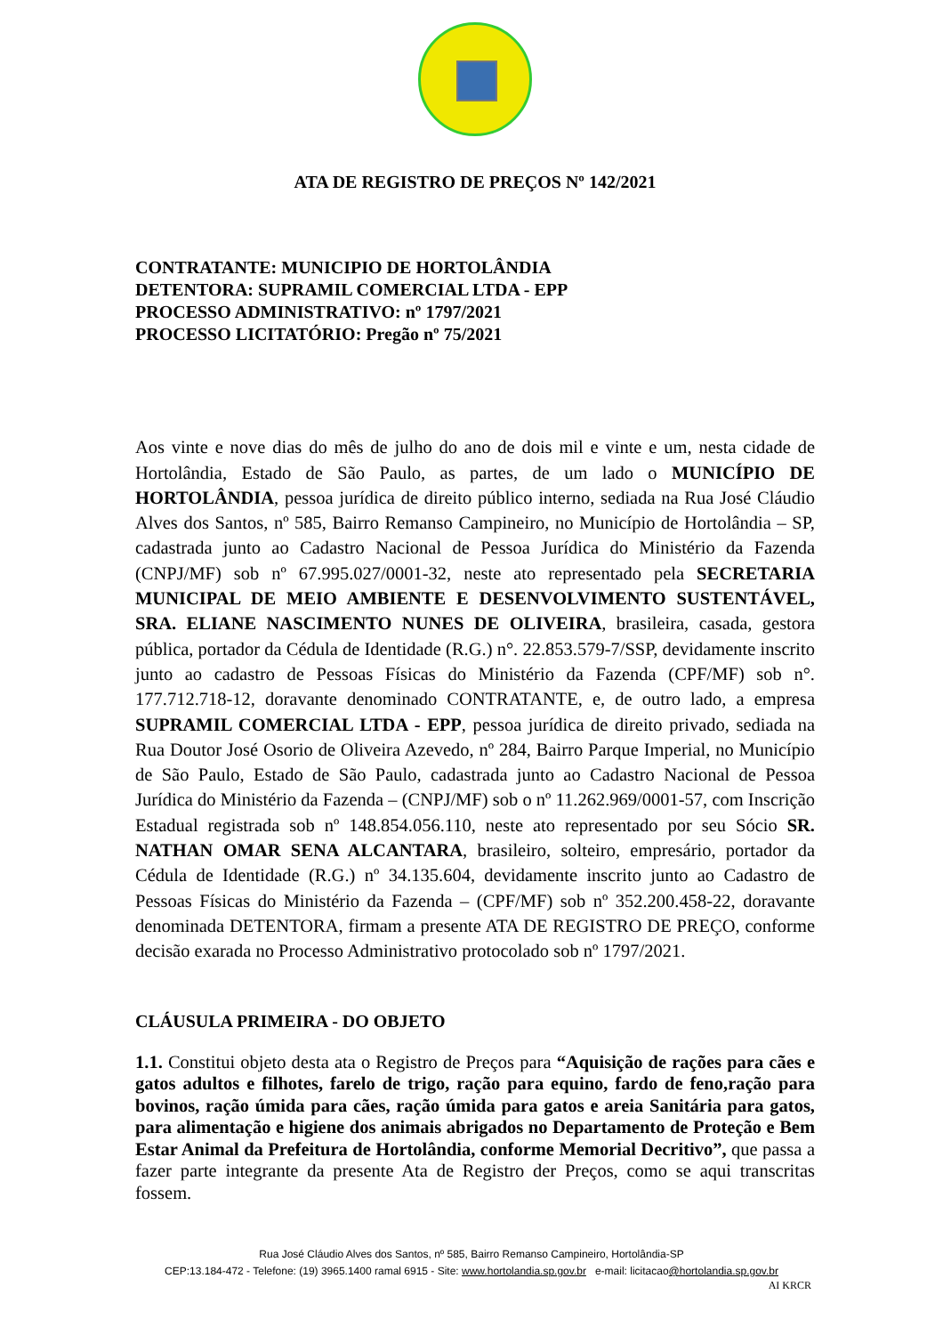ATA DE REGISTRO DE PREÇOS Nº 142/2021
CONTRATANTE: MUNICIPIO DE HORTOLÂNDIA
DETENTORA: SUPRAMIL COMERCIAL LTDA - EPP
PROCESSO ADMINISTRATIVO: nº 1797/2021
PROCESSO LICITATÓRIO: Pregão nº 75/2021
Aos vinte e nove dias do mês de julho do ano de dois mil e vinte e um, nesta cidade de Hortolândia, Estado de São Paulo, as partes, de um lado o MUNICÍPIO DE HORTOLÂNDIA, pessoa jurídica de direito público interno, sediada na Rua José Cláudio Alves dos Santos, nº 585, Bairro Remanso Campineiro, no Município de Hortolândia – SP, cadastrada junto ao Cadastro Nacional de Pessoa Jurídica do Ministério da Fazenda (CNPJ/MF) sob nº 67.995.027/0001-32, neste ato representado pela SECRETARIA MUNICIPAL DE MEIO AMBIENTE E DESENVOLVIMENTO SUSTENTÁVEL, SRA. ELIANE NASCIMENTO NUNES DE OLIVEIRA, brasileira, casada, gestora pública, portador da Cédula de Identidade (R.G.) n°. 22.853.579-7/SSP, devidamente inscrito junto ao cadastro de Pessoas Físicas do Ministério da Fazenda (CPF/MF) sob n°. 177.712.718-12, doravante denominado CONTRATANTE, e, de outro lado, a empresa SUPRAMIL COMERCIAL LTDA - EPP, pessoa jurídica de direito privado, sediada na Rua Doutor José Osorio de Oliveira Azevedo, nº 284, Bairro Parque Imperial, no Município de São Paulo, Estado de São Paulo, cadastrada junto ao Cadastro Nacional de Pessoa Jurídica do Ministério da Fazenda – (CNPJ/MF) sob o nº 11.262.969/0001-57, com Inscrição Estadual registrada sob nº 148.854.056.110, neste ato representado por seu Sócio SR. NATHAN OMAR SENA ALCANTARA, brasileiro, solteiro, empresário, portador da Cédula de Identidade (R.G.) nº 34.135.604, devidamente inscrito junto ao Cadastro de Pessoas Físicas do Ministério da Fazenda – (CPF/MF) sob nº 352.200.458-22, doravante denominada DETENTORA, firmam a presente ATA DE REGISTRO DE PREÇO, conforme decisão exarada no Processo Administrativo protocolado sob nº 1797/2021.
CLÁUSULA PRIMEIRA - DO OBJETO
1.1. Constitui objeto desta ata o Registro de Preços para “Aquisição de rações para cães e gatos adultos e filhotes, farelo de trigo, ração para equino, fardo de feno,ração para bovinos, ração úmida para cães, ração úmida para gatos e areia Sanitária para gatos, para alimentação e higiene dos animais abrigados no Departamento de Proteção e Bem Estar Animal da Prefeitura de Hortolândia, conforme Memorial Decritivo”, que passa a fazer parte integrante da presente Ata de Registro der Preços, como se aqui transcritas fossem.
Rua José Cláudio Alves dos Santos, nº 585, Bairro Remanso Campineiro, Hortolândia-SP
CEP:13.184-472 - Telefone: (19) 3965.1400 ramal 6915 - Site: www.hortolandia.sp.gov.br e-mail: licitacao@hortolandia.sp.gov.br
AI KRCR